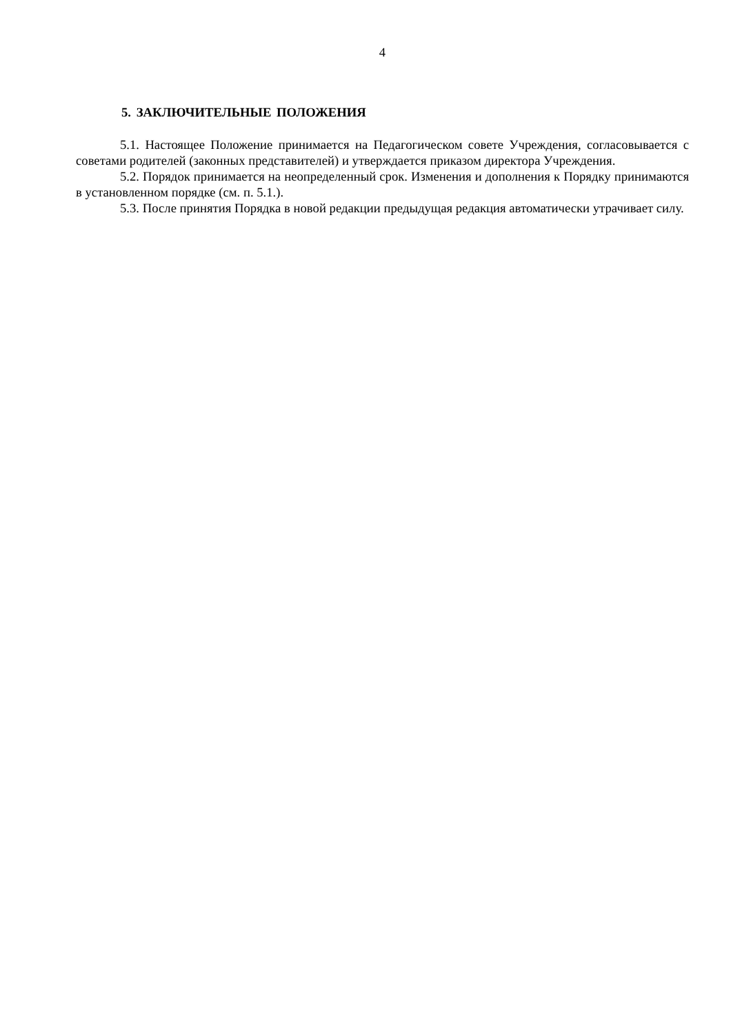4
5. ЗАКЛЮЧИТЕЛЬНЫЕ ПОЛОЖЕНИЯ
5.1. Настоящее Положение принимается на Педагогическом совете Учреждения, согласовывается с советами родителей (законных представителей) и утверждается приказом директора Учреждения.
5.2. Порядок принимается на неопределенный срок. Изменения и дополнения к Порядку принимаются в установленном порядке (см. п. 5.1.).
5.3. После принятия Порядка в новой редакции предыдущая редакция автоматически утрачивает силу.